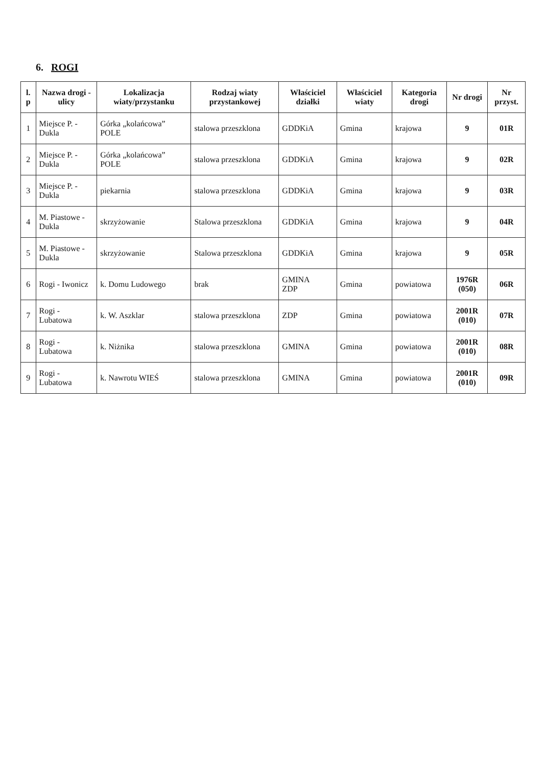6. ROGI
| l. p | Nazwa drogi - ulicy | Lokalizacja wiaty/przystanku | Rodzaj wiaty przystankowej | Właściciel działki | Właściciel wiaty | Kategoria drogi | Nr drogi | Nr przyst. |
| --- | --- | --- | --- | --- | --- | --- | --- | --- |
| 1 | Miejsce P. - Dukla | Górka „kolańcowa” POLE | stalowa przeszklona | GDDKiA | Gmina | krajowa | 9 | 01R |
| 2 | Miejsce P. - Dukla | Górka „kolańcowa” POLE | stalowa przeszklona | GDDKiA | Gmina | krajowa | 9 | 02R |
| 3 | Miejsce P. - Dukla | piekarnia | stalowa przeszklona | GDDKiA | Gmina | krajowa | 9 | 03R |
| 4 | M. Piastowe - Dukla | skrzyżowanie | Stalowa przeszklona | GDDKiA | Gmina | krajowa | 9 | 04R |
| 5 | M. Piastowe - Dukla | skrzyżowanie | Stalowa przeszklona | GDDKiA | Gmina | krajowa | 9 | 05R |
| 6 | Rogi - Iwonicz | k. Domu Ludowego | brak | GMINA ZDP | Gmina | powiatowa | 1976R (050) | 06R |
| 7 | Rogi - Lubatowa | k. W. Aszklar | stalowa przeszklona | ZDP | Gmina | powiatowa | 2001R (010) | 07R |
| 8 | Rogi - Lubatowa | k. Niżnika | stalowa przeszklona | GMINA | Gmina | powiatowa | 2001R (010) | 08R |
| 9 | Rogi - Lubatowa | k. Nawrotu WIEŚ | stalowa przeszklona | GMINA | Gmina | powiatowa | 2001R (010) | 09R |